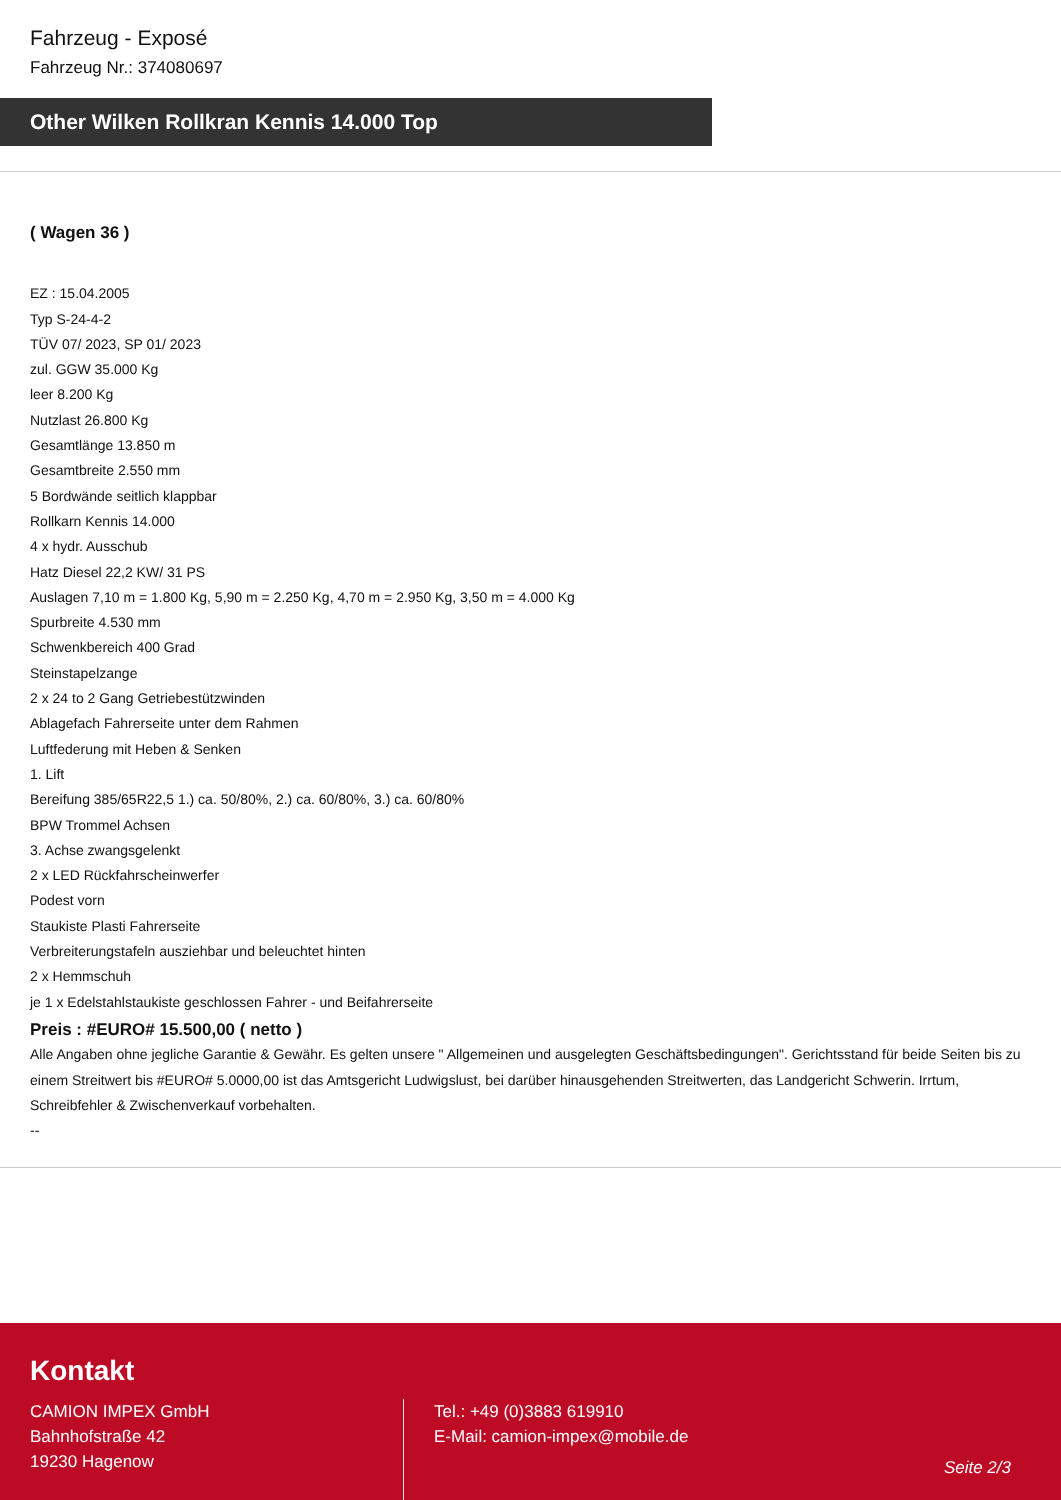Fahrzeug - Exposé
Fahrzeug Nr.: 374080697
Other Wilken Rollkran Kennis 14.000 Top
( Wagen 36 )
EZ : 15.04.2005
Typ S-24-4-2
TÜV 07/ 2023, SP 01/ 2023
zul. GGW 35.000 Kg
leer 8.200 Kg
Nutzlast 26.800 Kg
Gesamtlänge 13.850 m
Gesamtbreite 2.550 mm
5 Bordwände seitlich klappbar
Rollkarn Kennis 14.000
4 x hydr. Ausschub
Hatz Diesel 22,2 KW/ 31 PS
Auslagen 7,10 m = 1.800 Kg, 5,90 m = 2.250 Kg, 4,70 m = 2.950 Kg, 3,50 m = 4.000 Kg
Spurbreite 4.530 mm
Schwenkbereich 400 Grad
Steinstapelzange
2 x 24 to 2 Gang Getriebestützwinden
Ablagefach Fahrerseite unter dem Rahmen
Luftfederung mit Heben & Senken
1. Lift
Bereifung 385/65R22,5 1.) ca. 50/80%, 2.) ca. 60/80%, 3.) ca. 60/80%
BPW Trommel Achsen
3. Achse zwangsgelenkt
2 x LED Rückfahrscheinwerfer
Podest vorn
Staukiste Plasti Fahrerseite
Verbreiterungstafeln ausziehbar und beleuchtet hinten
2 x Hemmschuh
je 1 x Edelstahlstaukiste geschlossen Fahrer - und Beifahrerseite
Preis : #EURO# 15.500,00 ( netto )
Alle Angaben ohne jegliche Garantie & Gewähr. Es gelten unsere " Allgemeinen und ausgelegten Geschäftsbedingungen". Gerichtsstand für beide Seiten bis zu einem Streitwert bis #EURO# 5.0000,00 ist das Amtsgericht Ludwigslust, bei darüber hinausgehenden Streitwerten, das Landgericht Schwerin. Irrtum, Schreibfehler & Zwischenverkauf vorbehalten.
--
Kontakt
CAMION IMPEX GmbH
Bahnhofstraße 42
19230 Hagenow
Tel.: +49 (0)3883 619910
E-Mail: camion-impex@mobile.de
Seite 2/3